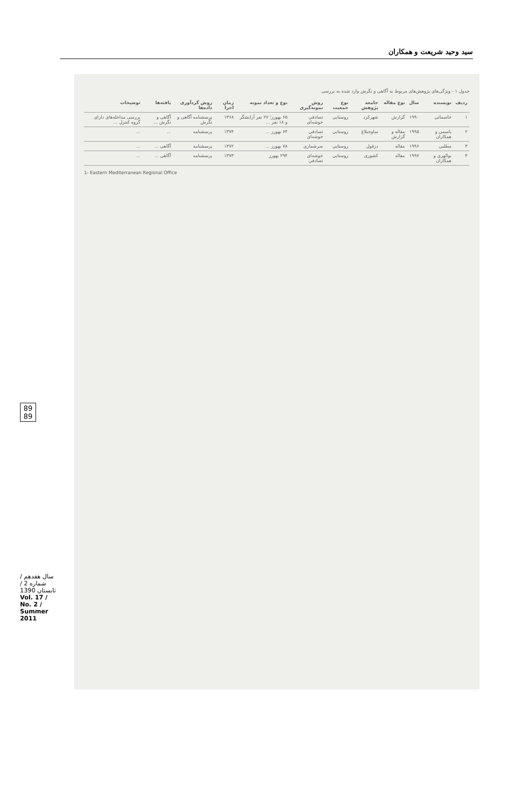سید وحید شریعت و همکاران
89
89
جدول ۱ - ویژگی‌های پژوهش‌های مربوط به آگاهی و نگرش وارد شده به بررسی
| ردیف | نویسنده | سال | نوع مقاله | جامعه پژوهش | نوع جمعیت | روش نمونه‌گیری | نوع و تعداد نمونه | زمان اجرا | روش گردآوری داده‌ها | یافته‌ها | توضیحات |
| --- | --- | --- | --- | --- | --- | --- | --- | --- | --- | --- | --- |
| ۱ | خاسماتی | ۱۹۹۰ | گزارش | شهرکرد | روستایی | تصادفی خوشه‌ای | ۶۵ بهورز؛ ۲۷ نفر آرایشگر و ۱۸ نفر ... | ۱۳۶۸ | پرسشنامه آگاهی و نگرش | آگاهی و نگرش ... | بررسی مداخله‌های دارای گروه کنترل ... |
| ۲ | یاسمی و همکاران | ۱۹۹۵ | مقاله و گزارش | ساوجبلاغ | روستایی | تصادفی خوشه‌ای | ۶۴ بهورز ... | ۱۳۷۴ | پرسشنامه | ... | ... |
| ۳ | مطلبی | ۱۹۹۶ | مقاله | دزفول | روستایی | سرشماری | ۷۸ بهورز ... | ۱۳۷۲ | پرسشنامه | آگاهی ... | ... |
| ۴ | بوالهری و همکاران | ۱۹۹۷ | مقاله | کشوری | روستایی | خوشه‌ای تصادفی | ۲۹۴ بهورز | ۱۳۷۳ | پرسشنامه | آگاهی ... | ... |
1- Eastern Mediterranean Regional Office
سال هفدهم / شماره 2 / تابستان 1390
Vol. 17 / No. 2 / Summer 2011